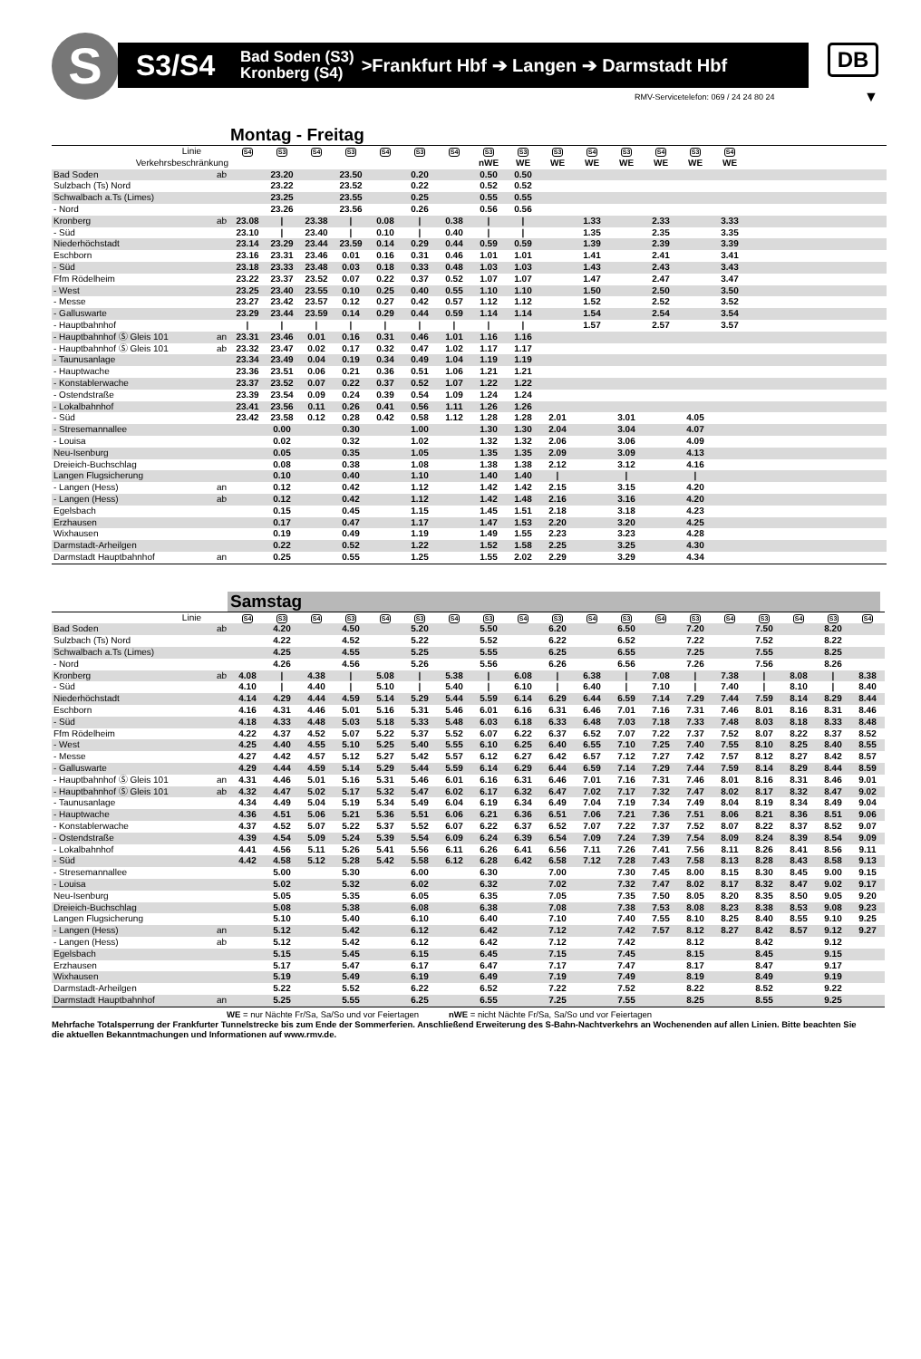S
S3/S4 Bad Soden (S3)
Kronberg (S4) >Frankfurt Hbf ➔ Langen ➔ Darmstadt Hbf
DB
RMV-Servicetelefon: 069 / 24 24 80 24
▼
Montag - Freitag
| Linie | | S4 | S3 | S4 | S3 | S4 | S3 | S4 | S3 | S3 | S3 | S4 | S3 | S4 | S3 | S4 | |
| Verkehrsbeschränkung | | | | | | | | | nWE | WE | WE | WE | WE | WE | WE | WE | |
| Bad Soden | ab | | 23.20 | | 23.50 | | 0.20 | | 0.50 | 0.50 | | | | | | | |
| Sulzbach (Ts) Nord | | | 23.22 | | 23.52 | | 0.22 | | 0.52 | 0.52 | | | | | | | |
| Schwalbach a.Ts (Limes) | | | 23.25 | | 23.55 | | 0.25 | | 0.55 | 0.55 | | | | | | | |
| - Nord | | | 23.26 | | 23.56 | | 0.26 | | 0.56 | 0.56 | | | | | | | |
| Kronberg | ab | 23.08 | / | 23.38 | / | 0.08 | / | 0.38 | / | / | | 1.33 | | 2.33 | | 3.33 | |
| - Süd | | 23.10 | / | 23.40 | / | 0.10 | / | 0.40 | / | / | | 1.35 | | 2.35 | | 3.35 | |
| Niederhöchstadt | | 23.14 | 23.29 | 23.44 | 23.59 | 0.14 | 0.29 | 0.44 | 0.59 | 0.59 | | 1.39 | | 2.39 | | 3.39 | |
| Eschborn | | 23.16 | 23.31 | 23.46 | 0.01 | 0.16 | 0.31 | 0.46 | 1.01 | 1.01 | | 1.41 | | 2.41 | | 3.41 | |
| - Süd | | 23.18 | 23.33 | 23.48 | 0.03 | 0.18 | 0.33 | 0.48 | 1.03 | 1.03 | | 1.43 | | 2.43 | | 3.43 | |
| Ffm Rödelheim | | 23.22 | 23.37 | 23.52 | 0.07 | 0.22 | 0.37 | 0.52 | 1.07 | 1.07 | | 1.47 | | 2.47 | | 3.47 | |
| - West | | 23.25 | 23.40 | 23.55 | 0.10 | 0.25 | 0.40 | 0.55 | 1.10 | 1.10 | | 1.50 | | 2.50 | | 3.50 | |
| - Messe | | 23.27 | 23.42 | 23.57 | 0.12 | 0.27 | 0.42 | 0.57 | 1.12 | 1.12 | | 1.52 | | 2.52 | | 3.52 | |
| - Galluswarte | | 23.29 | 23.44 | 23.59 | 0.14 | 0.29 | 0.44 | 0.59 | 1.14 | 1.14 | | 1.54 | | 2.54 | | 3.54 | |
| - Hauptbahnhof | | / | / | / | / | / | / | / | / | / | | 1.57 | | 2.57 | | 3.57 | |
| - Hauptbahnhof Ⓢ Gleis 101 | an | 23.31 | 23.46 | 0.01 | 0.16 | 0.31 | 0.46 | 1.01 | 1.16 | 1.16 | | | | | | | |
| - Hauptbahnhof Ⓢ Gleis 101 | ab | 23.32 | 23.47 | 0.02 | 0.17 | 0.32 | 0.47 | 1.02 | 1.17 | 1.17 | | | | | | | |
| - Taunusanlage | | 23.34 | 23.49 | 0.04 | 0.19 | 0.34 | 0.49 | 1.04 | 1.19 | 1.19 | | | | | | | |
| - Hauptwache | | 23.36 | 23.51 | 0.06 | 0.21 | 0.36 | 0.51 | 1.06 | 1.21 | 1.21 | | | | | | | |
| - Konstablerwache | | 23.37 | 23.52 | 0.07 | 0.22 | 0.37 | 0.52 | 1.07 | 1.22 | 1.22 | | | | | | | |
| - Ostendstraße | | 23.39 | 23.54 | 0.09 | 0.24 | 0.39 | 0.54 | 1.09 | 1.24 | 1.24 | | | | | | | |
| - Lokalbahnhof | | 23.41 | 23.56 | 0.11 | 0.26 | 0.41 | 0.56 | 1.11 | 1.26 | 1.26 | | | | | | | |
| - Süd | | 23.42 | 23.58 | 0.12 | 0.28 | 0.42 | 0.58 | 1.12 | 1.28 | 1.28 | 2.01 | | 3.01 | | 4.05 | | |
| - Stresemannallee | | | 0.00 | | 0.30 | | 1.00 | | 1.30 | 1.30 | 2.04 | | 3.04 | | 4.07 | | |
| - Louisa | | | 0.02 | | 0.32 | | 1.02 | | 1.32 | 1.32 | 2.06 | | 3.06 | | 4.09 | | |
| Neu-Isenburg | | | 0.05 | | 0.35 | | 1.05 | | 1.35 | 1.35 | 2.09 | | 3.09 | | 4.13 | | |
| Dreieich-Buchschlag | | | 0.08 | | 0.38 | | 1.08 | | 1.38 | 1.38 | 2.12 | | 3.12 | | 4.16 | | |
| Langen Flugsicherung | | | 0.10 | | 0.40 | | 1.10 | | 1.40 | 1.40 | / | | / | | / | | |
| - Langen (Hess) | an | | 0.12 | | 0.42 | | 1.12 | | 1.42 | 1.42 | 2.15 | | 3.15 | | 4.20 | | |
| - Langen (Hess) | ab | | 0.12 | | 0.42 | | 1.12 | | 1.42 | 1.48 | 2.16 | | 3.16 | | 4.20 | | |
| Egelsbach | | | 0.15 | | 0.45 | | 1.15 | | 1.45 | 1.51 | 2.18 | | 3.18 | | 4.23 | | |
| Erzhausen | | | 0.17 | | 0.47 | | 1.17 | | 1.47 | 1.53 | 2.20 | | 3.20 | | 4.25 | | |
| Wixhausen | | | 0.19 | | 0.49 | | 1.19 | | 1.49 | 1.55 | 2.23 | | 3.23 | | 4.28 | | |
| Darmstadt-Arheilgen | | | 0.22 | | 0.52 | | 1.22 | | 1.52 | 1.58 | 2.25 | | 3.25 | | 4.30 | | |
| Darmstadt Hauptbahnhof | an | | 0.25 | | 0.55 | | 1.25 | | 1.55 | 2.02 | 2.29 | | 3.29 | | 4.34 | | |
Samstag
| Linie | | S4 | S3 | S4 | S3 | S4 | S3 | S4 | S3 | S4 | S3 | S4 | S3 | S4 | S3 | S4 | S3 | S4 | S3 | S4 |
| Bad Soden | ab | | 4.20 | | 4.50 | | 5.20 | | 5.50 | | 6.20 | | 6.50 | | 7.20 | | 7.50 | | 8.20 | |
| Sulzbach (Ts) Nord | | | 4.22 | | 4.52 | | 5.22 | | 5.52 | | 6.22 | | 6.52 | | 7.22 | | 7.52 | | 8.22 | |
| Schwalbach a.Ts (Limes) | | | 4.25 | | 4.55 | | 5.25 | | 5.55 | | 6.25 | | 6.55 | | 7.25 | | 7.55 | | 8.25 | |
| - Nord | | | 4.26 | | 4.56 | | 5.26 | | 5.56 | | 6.26 | | 6.56 | | 7.26 | | 7.56 | | 8.26 | |
| Kronberg | ab | 4.08 | / | 4.38 | / | 5.08 | / | 5.38 | / | 6.08 | / | 6.38 | / | 7.08 | / | 7.38 | / | 8.08 | / | 8.38 |
| - Süd | | 4.10 | / | 4.40 | / | 5.10 | / | 5.40 | / | 6.10 | / | 6.40 | / | 7.10 | / | 7.40 | / | 8.10 | / | 8.40 |
| Niederhöchstadt | | 4.14 | 4.29 | 4.44 | 4.59 | 5.14 | 5.29 | 5.44 | 5.59 | 6.14 | 6.29 | 6.44 | 6.59 | 7.14 | 7.29 | 7.44 | 7.59 | 8.14 | 8.29 | 8.44 |
| Eschborn | | 4.16 | 4.31 | 4.46 | 5.01 | 5.16 | 5.31 | 5.46 | 6.01 | 6.16 | 6.31 | 6.46 | 7.01 | 7.16 | 7.31 | 7.46 | 8.01 | 8.16 | 8.31 | 8.46 |
| - Süd | | 4.18 | 4.33 | 4.48 | 5.03 | 5.18 | 5.33 | 5.48 | 6.03 | 6.18 | 6.33 | 6.48 | 7.03 | 7.18 | 7.33 | 7.48 | 8.03 | 8.18 | 8.33 | 8.48 |
| Ffm Rödelheim | | 4.22 | 4.37 | 4.52 | 5.07 | 5.22 | 5.37 | 5.52 | 6.07 | 6.22 | 6.37 | 6.52 | 7.07 | 7.22 | 7.37 | 7.52 | 8.07 | 8.22 | 8.37 | 8.52 |
| - West | | 4.25 | 4.40 | 4.55 | 5.10 | 5.25 | 5.40 | 5.55 | 6.10 | 6.25 | 6.40 | 6.55 | 7.10 | 7.25 | 7.40 | 7.55 | 8.10 | 8.25 | 8.40 | 8.55 |
| - Messe | | 4.27 | 4.42 | 4.57 | 5.12 | 5.27 | 5.42 | 5.57 | 6.12 | 6.27 | 6.42 | 6.57 | 7.12 | 7.27 | 7.42 | 7.57 | 8.12 | 8.27 | 8.42 | 8.57 |
| - Galluswarte | | 4.29 | 4.44 | 4.59 | 5.14 | 5.29 | 5.44 | 5.59 | 6.14 | 6.29 | 6.44 | 6.59 | 7.14 | 7.29 | 7.44 | 7.59 | 8.14 | 8.29 | 8.44 | 8.59 |
| - Hauptbahnhof Ⓢ Gleis 101 | an | 4.31 | 4.46 | 5.01 | 5.16 | 5.31 | 5.46 | 6.01 | 6.16 | 6.31 | 6.46 | 7.01 | 7.16 | 7.31 | 7.46 | 8.01 | 8.16 | 8.31 | 8.46 | 9.01 |
| - Hauptbahnhof Ⓢ Gleis 101 | ab | 4.32 | 4.47 | 5.02 | 5.17 | 5.32 | 5.47 | 6.02 | 6.17 | 6.32 | 6.47 | 7.02 | 7.17 | 7.32 | 7.47 | 8.02 | 8.17 | 8.32 | 8.47 | 9.02 |
| - Taunusanlage | | 4.34 | 4.49 | 5.04 | 5.19 | 5.34 | 5.49 | 6.04 | 6.19 | 6.34 | 6.49 | 7.04 | 7.19 | 7.34 | 7.49 | 8.04 | 8.19 | 8.34 | 8.49 | 9.04 |
| - Hauptwache | | 4.36 | 4.51 | 5.06 | 5.21 | 5.36 | 5.51 | 6.06 | 6.21 | 6.36 | 6.51 | 7.06 | 7.21 | 7.36 | 7.51 | 8.06 | 8.21 | 8.36 | 8.51 | 9.06 |
| - Konstablerwache | | 4.37 | 4.52 | 5.07 | 5.22 | 5.37 | 5.52 | 6.07 | 6.22 | 6.37 | 6.52 | 7.07 | 7.22 | 7.37 | 7.52 | 8.07 | 8.22 | 8.37 | 8.52 | 9.07 |
| - Ostendstraße | | 4.39 | 4.54 | 5.09 | 5.24 | 5.39 | 5.54 | 6.09 | 6.24 | 6.39 | 6.54 | 7.09 | 7.24 | 7.39 | 7.54 | 8.09 | 8.24 | 8.39 | 8.54 | 9.09 |
| - Lokalbahnhof | | 4.41 | 4.56 | 5.11 | 5.26 | 5.41 | 5.56 | 6.11 | 6.26 | 6.41 | 6.56 | 7.11 | 7.26 | 7.41 | 7.56 | 8.11 | 8.26 | 8.41 | 8.56 | 9.11 |
| - Süd | | 4.42 | 4.58 | 5.12 | 5.28 | 5.42 | 5.58 | 6.12 | 6.28 | 6.42 | 6.58 | 7.12 | 7.28 | 7.43 | 7.58 | 8.13 | 8.28 | 8.43 | 8.58 | 9.13 |
| - Stresemannallee | | | 5.00 | | 5.30 | | 6.00 | | 6.30 | | 7.00 | | 7.30 | 7.45 | 8.00 | 8.15 | 8.30 | 8.45 | 9.00 | 9.15 |
| - Louisa | | | 5.02 | | 5.32 | | 6.02 | | 6.32 | | 7.02 | | 7.32 | 7.47 | 8.02 | 8.17 | 8.32 | 8.47 | 9.02 | 9.17 |
| Neu-Isenburg | | | 5.05 | | 5.35 | | 6.05 | | 6.35 | | 7.05 | | 7.35 | 7.50 | 8.05 | 8.20 | 8.35 | 8.50 | 9.05 | 9.20 |
| Dreieich-Buchschlag | | | 5.08 | | 5.38 | | 6.08 | | 6.38 | | 7.08 | | 7.38 | 7.53 | 8.08 | 8.23 | 8.38 | 8.53 | 9.08 | 9.23 |
| Langen Flugsicherung | | | 5.10 | | 5.40 | | 6.10 | | 6.40 | | 7.10 | | 7.40 | 7.55 | 8.10 | 8.25 | 8.40 | 8.55 | 9.10 | 9.25 |
| - Langen (Hess) | an | | 5.12 | | 5.42 | | 6.12 | | 6.42 | | 7.12 | | 7.42 | 7.57 | 8.12 | 8.27 | 8.42 | 8.57 | 9.12 | 9.27 |
| - Langen (Hess) | ab | | 5.12 | | 5.42 | | 6.12 | | 6.42 | | 7.12 | | 7.42 | | 8.12 | | 8.42 | | 9.12 | |
| Egelsbach | | | 5.15 | | 5.45 | | 6.15 | | 6.45 | | 7.15 | | 7.45 | | 8.15 | | 8.45 | | 9.15 | |
| Erzhausen | | | 5.17 | | 5.47 | | 6.17 | | 6.47 | | 7.17 | | 7.47 | | 8.17 | | 8.47 | | 9.17 | |
| Wixhausen | | | 5.19 | | 5.49 | | 6.19 | | 6.49 | | 7.19 | | 7.49 | | 8.19 | | 8.49 | | 9.19 | |
| Darmstadt-Arheilgen | | | 5.22 | | 5.52 | | 6.22 | | 6.52 | | 7.22 | | 7.52 | | 8.22 | | 8.52 | | 9.22 | |
| Darmstadt Hauptbahnhof | an | | 5.25 | | 5.55 | | 6.25 | | 6.55 | | 7.25 | | 7.55 | | 8.25 | | 8.55 | | 9.25 | |
WE = nur Nächte Fr/Sa, Sa/So und vor Feiertagen
nWE = nicht Nächte Fr/Sa, Sa/So und vor Feiertagen
Mehrfache Totalsperrung der Frankfurter Tunnelstrecke bis zum Ende der Sommerferien. Anschließend Erweiterung des S-Bahn-Nachtverkehrs an Wochenenden auf allen Linien. Bitte beachten Sie die aktuellen Bekanntmachungen und Informationen auf www.rmv.de.